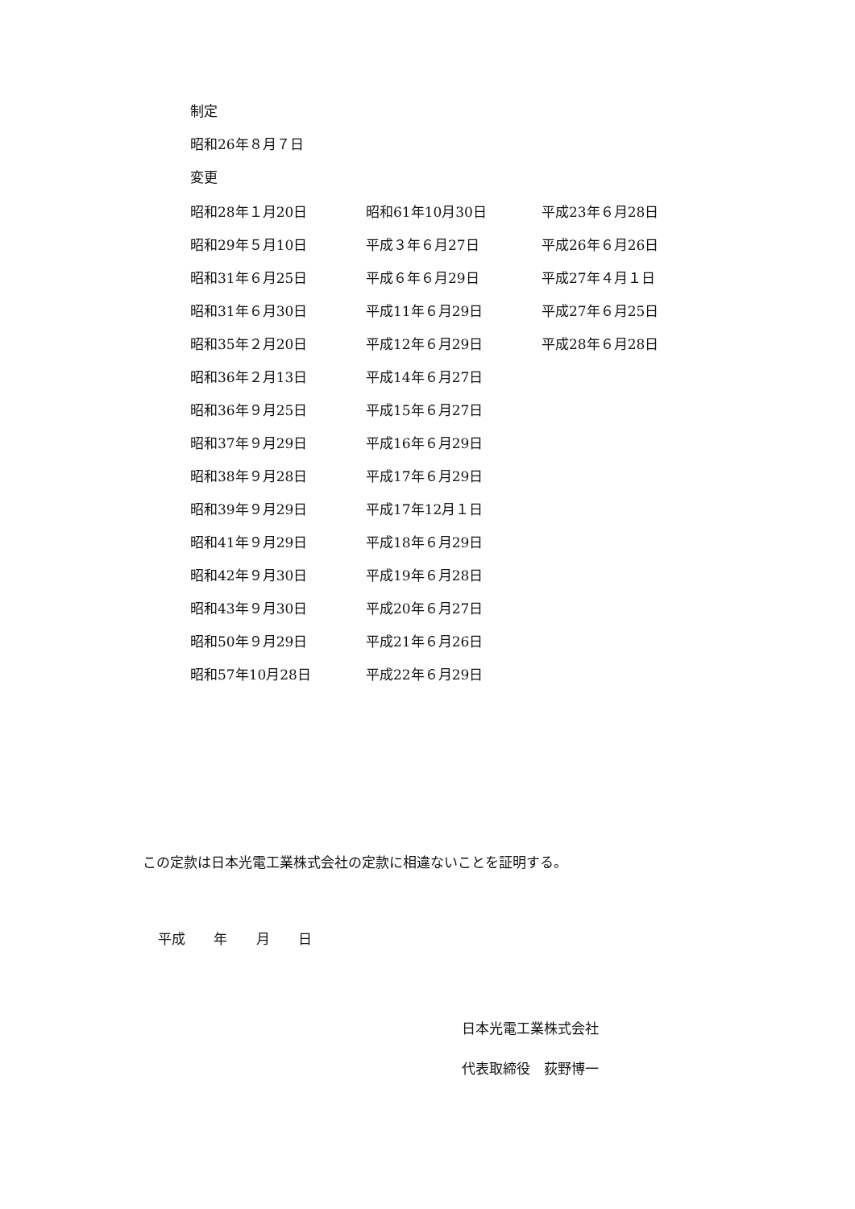制定
昭和26年８月７日
変更
| 昭和28年１月20日 | 昭和61年10月30日 | 平成23年６月28日 |
| 昭和29年５月10日 | 平成３年６月27日 | 平成26年６月26日 |
| 昭和31年６月25日 | 平成６年６月29日 | 平成27年４月１日 |
| 昭和31年６月30日 | 平成11年６月29日 | 平成27年６月25日 |
| 昭和35年２月20日 | 平成12年６月29日 | 平成28年６月28日 |
| 昭和36年２月13日 | 平成14年６月27日 | |
| 昭和36年９月25日 | 平成15年６月27日 | |
| 昭和37年９月29日 | 平成16年６月29日 | |
| 昭和38年９月28日 | 平成17年６月29日 | |
| 昭和39年９月29日 | 平成17年12月１日 | |
| 昭和41年９月29日 | 平成18年６月29日 | |
| 昭和42年９月30日 | 平成19年６月28日 | |
| 昭和43年９月30日 | 平成20年６月27日 | |
| 昭和50年９月29日 | 平成21年６月26日 | |
| 昭和57年10月28日 | 平成22年６月29日 | |
この定款は日本光電工業株式会社の定款に相違ないことを証明する。
平成 年 月 日
日本光電工業株式会社
代表取締役　荻野博一